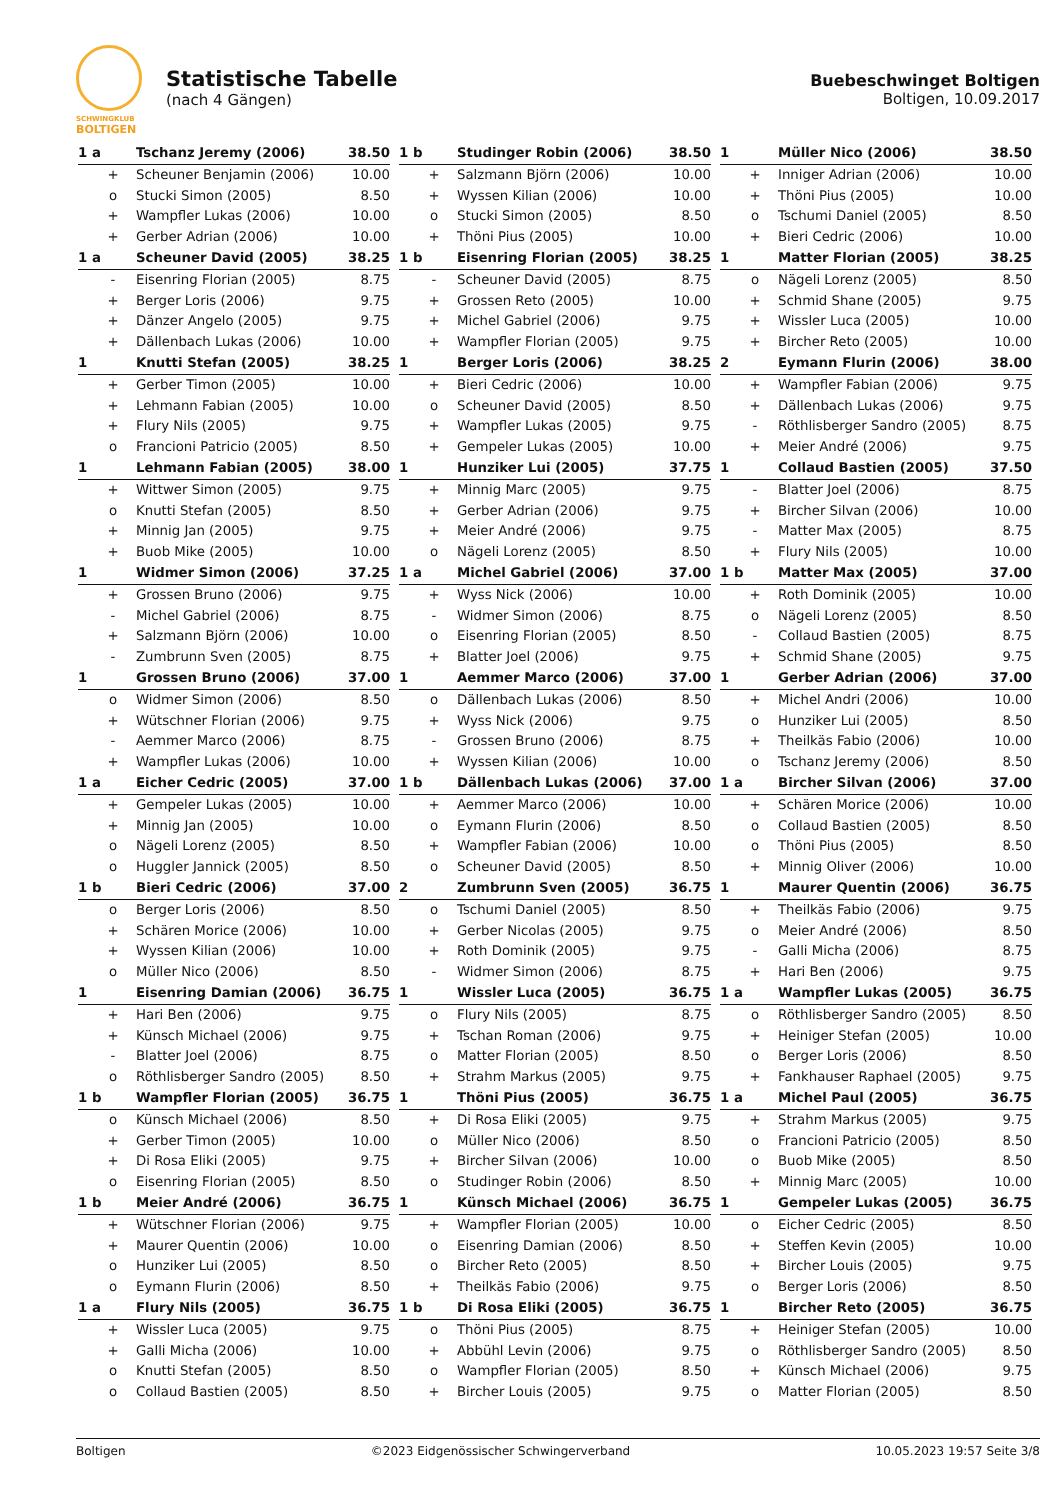SCHWINGKLUB
BOLTIGEN
Statistische Tabelle
(nach 4 Gängen)
Buebeschwinget Boltigen
Boltigen, 10.09.2017
| 1 a | Tschanz Jeremy (2006) | 38.50 |
| --- | --- | --- |
| + | Scheuner Benjamin (2006) | 10.00 |
| o | Stucki Simon (2005) | 8.50 |
| + | Wampfler Lukas (2006) | 10.00 |
| + | Gerber Adrian (2006) | 10.00 |
| 1 b | Studinger Robin (2006) | 38.50 |
| --- | --- | --- |
| + | Salzmann Björn (2006) | 10.00 |
| + | Wyssen Kilian (2006) | 10.00 |
| o | Stucki Simon (2005) | 8.50 |
| + | Thöni Pius (2005) | 10.00 |
| 1 | Müller Nico (2006) | 38.50 |
| --- | --- | --- |
| + | Inniger Adrian (2006) | 10.00 |
| + | Thöni Pius (2005) | 10.00 |
| o | Tschumi Daniel (2005) | 8.50 |
| + | Bieri Cedric (2006) | 10.00 |
| 1 a | Scheuner David (2005) | 38.25 |
| --- | --- | --- |
| - | Eisenring Florian (2005) | 8.75 |
| + | Berger Loris (2006) | 9.75 |
| + | Dänzer Angelo (2005) | 9.75 |
| + | Dällenbach Lukas (2006) | 10.00 |
| 1 b | Eisenring Florian (2005) | 38.25 |
| --- | --- | --- |
| - | Scheuner David (2005) | 8.75 |
| + | Grossen Reto (2005) | 10.00 |
| + | Michel Gabriel (2006) | 9.75 |
| + | Wampfler Florian (2005) | 9.75 |
| 1 | Matter Florian (2005) | 38.25 |
| --- | --- | --- |
| o | Nägeli Lorenz (2005) | 8.50 |
| + | Schmid Shane (2005) | 9.75 |
| + | Wissler Luca (2005) | 10.00 |
| + | Bircher Reto (2005) | 10.00 |
| 1 | Knutti Stefan (2005) | 38.25 |
| --- | --- | --- |
| + | Gerber Timon (2005) | 10.00 |
| + | Lehmann Fabian (2005) | 10.00 |
| + | Flury Nils (2005) | 9.75 |
| o | Francioni Patricio (2005) | 8.50 |
| 1 | Berger Loris (2006) | 38.25 |
| --- | --- | --- |
| + | Bieri Cedric (2006) | 10.00 |
| o | Scheuner David (2005) | 8.50 |
| + | Wampfler Lukas (2005) | 9.75 |
| + | Gempeler Lukas (2005) | 10.00 |
| 2 | Eymann Flurin (2006) | 38.00 |
| --- | --- | --- |
| + | Wampfler Fabian (2006) | 9.75 |
| + | Dällenbach Lukas (2006) | 9.75 |
| - | Röthlisberger Sandro (2005) | 8.75 |
| + | Meier André (2006) | 9.75 |
| 1 | Lehmann Fabian (2005) | 38.00 |
| --- | --- | --- |
| + | Wittwer Simon (2005) | 9.75 |
| o | Knutti Stefan (2005) | 8.50 |
| + | Minnig Jan (2005) | 9.75 |
| + | Buob Mike (2005) | 10.00 |
| 1 | Hunziker Lui (2005) | 37.75 |
| --- | --- | --- |
| + | Minnig Marc (2005) | 9.75 |
| + | Gerber Adrian (2006) | 9.75 |
| + | Meier André (2006) | 9.75 |
| o | Nägeli Lorenz (2005) | 8.50 |
| 1 | Collaud Bastien (2005) | 37.50 |
| --- | --- | --- |
| - | Blatter Joel (2006) | 8.75 |
| + | Bircher Silvan (2006) | 10.00 |
| - | Matter Max (2005) | 8.75 |
| + | Flury Nils (2005) | 10.00 |
| 1 | Widmer Simon (2006) | 37.25 |
| --- | --- | --- |
| + | Grossen Bruno (2006) | 9.75 |
| - | Michel Gabriel (2006) | 8.75 |
| + | Salzmann Björn (2006) | 10.00 |
| - | Zumbrunn Sven (2005) | 8.75 |
| 1 a | Michel Gabriel (2006) | 37.00 |
| --- | --- | --- |
| + | Wyss Nick (2006) | 10.00 |
| - | Widmer Simon (2006) | 8.75 |
| o | Eisenring Florian (2005) | 8.50 |
| + | Blatter Joel (2006) | 9.75 |
| 1 b | Matter Max (2005) | 37.00 |
| --- | --- | --- |
| + | Roth Dominik (2005) | 10.00 |
| o | Nägeli Lorenz (2005) | 8.50 |
| - | Collaud Bastien (2005) | 8.75 |
| + | Schmid Shane (2005) | 9.75 |
| 1 | Grossen Bruno (2006) | 37.00 |
| --- | --- | --- |
| o | Widmer Simon (2006) | 8.50 |
| + | Wütschner Florian (2006) | 9.75 |
| - | Aemmer Marco (2006) | 8.75 |
| + | Wampfler Lukas (2006) | 10.00 |
| 1 | Aemmer Marco (2006) | 37.00 |
| --- | --- | --- |
| o | Dällenbach Lukas (2006) | 8.50 |
| + | Wyss Nick (2006) | 9.75 |
| - | Grossen Bruno (2006) | 8.75 |
| + | Wyssen Kilian (2006) | 10.00 |
| 1 | Gerber Adrian (2006) | 37.00 |
| --- | --- | --- |
| + | Michel Andri (2006) | 10.00 |
| o | Hunziker Lui (2005) | 8.50 |
| + | Theilkäs Fabio (2006) | 10.00 |
| o | Tschanz Jeremy (2006) | 8.50 |
| 1 a | Eicher Cedric (2005) | 37.00 |
| --- | --- | --- |
| + | Gempeler Lukas (2005) | 10.00 |
| + | Minnig Jan (2005) | 10.00 |
| o | Nägeli Lorenz (2005) | 8.50 |
| o | Huggler Jannick (2005) | 8.50 |
| 1 b | Dällenbach Lukas (2006) | 37.00 |
| --- | --- | --- |
| + | Aemmer Marco (2006) | 10.00 |
| o | Eymann Flurin (2006) | 8.50 |
| + | Wampfler Fabian (2006) | 10.00 |
| o | Scheuner David (2005) | 8.50 |
| 1 a | Bircher Silvan (2006) | 37.00 |
| --- | --- | --- |
| + | Schären Morice (2006) | 10.00 |
| o | Collaud Bastien (2005) | 8.50 |
| o | Thöni Pius (2005) | 8.50 |
| + | Minnig Oliver (2006) | 10.00 |
| 1 b | Bieri Cedric (2006) | 37.00 |
| --- | --- | --- |
| o | Berger Loris (2006) | 8.50 |
| + | Schären Morice (2006) | 10.00 |
| + | Wyssen Kilian (2006) | 10.00 |
| o | Müller Nico (2006) | 8.50 |
| 2 | Zumbrunn Sven (2005) | 36.75 |
| --- | --- | --- |
| o | Tschumi Daniel (2005) | 8.50 |
| + | Gerber Nicolas (2005) | 9.75 |
| + | Roth Dominik (2005) | 9.75 |
| - | Widmer Simon (2006) | 8.75 |
| 1 | Maurer Quentin (2006) | 36.75 |
| --- | --- | --- |
| + | Theilkäs Fabio (2006) | 9.75 |
| o | Meier André (2006) | 8.50 |
| - | Galli Micha (2006) | 8.75 |
| + | Hari Ben (2006) | 9.75 |
| 1 | Eisenring Damian (2006) | 36.75 |
| --- | --- | --- |
| + | Hari Ben (2006) | 9.75 |
| + | Künsch Michael (2006) | 9.75 |
| - | Blatter Joel (2006) | 8.75 |
| o | Röthlisberger Sandro (2005) | 8.50 |
| 1 | Wissler Luca (2005) | 36.75 |
| --- | --- | --- |
| o | Flury Nils (2005) | 8.75 |
| + | Tschan Roman (2006) | 9.75 |
| o | Matter Florian (2005) | 8.50 |
| + | Strahm Markus (2005) | 9.75 |
| 1 a | Wampfler Lukas (2005) | 36.75 |
| --- | --- | --- |
| o | Röthlisberger Sandro (2005) | 8.50 |
| + | Heiniger Stefan (2005) | 10.00 |
| o | Berger Loris (2006) | 8.50 |
| + | Fankhauser Raphael (2005) | 9.75 |
| 1 b | Wampfler Florian (2005) | 36.75 |
| --- | --- | --- |
| o | Künsch Michael (2006) | 8.50 |
| + | Gerber Timon (2005) | 10.00 |
| + | Di Rosa Eliki (2005) | 9.75 |
| o | Eisenring Florian (2005) | 8.50 |
| 1 | Thöni Pius (2005) | 36.75 |
| --- | --- | --- |
| + | Di Rosa Eliki (2005) | 9.75 |
| o | Müller Nico (2006) | 8.50 |
| + | Bircher Silvan (2006) | 10.00 |
| o | Studinger Robin (2006) | 8.50 |
| 1 a | Michel Paul (2005) | 36.75 |
| --- | --- | --- |
| + | Strahm Markus (2005) | 9.75 |
| o | Francioni Patricio (2005) | 8.50 |
| o | Buob Mike (2005) | 8.50 |
| + | Minnig Marc (2005) | 10.00 |
| 1 b | Meier André (2006) | 36.75 |
| --- | --- | --- |
| + | Wütschner Florian (2006) | 9.75 |
| + | Maurer Quentin (2006) | 10.00 |
| o | Hunziker Lui (2005) | 8.50 |
| o | Eymann Flurin (2006) | 8.50 |
| 1 | Künsch Michael (2006) | 36.75 |
| --- | --- | --- |
| + | Wampfler Florian (2005) | 10.00 |
| o | Eisenring Damian (2006) | 8.50 |
| o | Bircher Reto (2005) | 8.50 |
| + | Theilkäs Fabio (2006) | 9.75 |
| 1 | Gempeler Lukas (2005) | 36.75 |
| --- | --- | --- |
| o | Eicher Cedric (2005) | 8.50 |
| + | Steffen Kevin (2005) | 10.00 |
| + | Bircher Louis (2005) | 9.75 |
| o | Berger Loris (2006) | 8.50 |
| 1 a | Flury Nils (2005) | 36.75 |
| --- | --- | --- |
| + | Wissler Luca (2005) | 9.75 |
| + | Galli Micha (2006) | 10.00 |
| o | Knutti Stefan (2005) | 8.50 |
| o | Collaud Bastien (2005) | 8.50 |
| 1 b | Di Rosa Eliki (2005) | 36.75 |
| --- | --- | --- |
| o | Thöni Pius (2005) | 8.75 |
| + | Abbühl Levin (2006) | 9.75 |
| o | Wampfler Florian (2005) | 8.50 |
| + | Bircher Louis (2005) | 9.75 |
| 1 | Bircher Reto (2005) | 36.75 |
| --- | --- | --- |
| + | Heiniger Stefan (2005) | 10.00 |
| o | Röthlisberger Sandro (2005) | 8.50 |
| + | Künsch Michael (2006) | 9.75 |
| o | Matter Florian (2005) | 8.50 |
Boltigen ©2023 Eidgenössischer Schwingerverband 10.05.2023 19:57 Seite 3/8